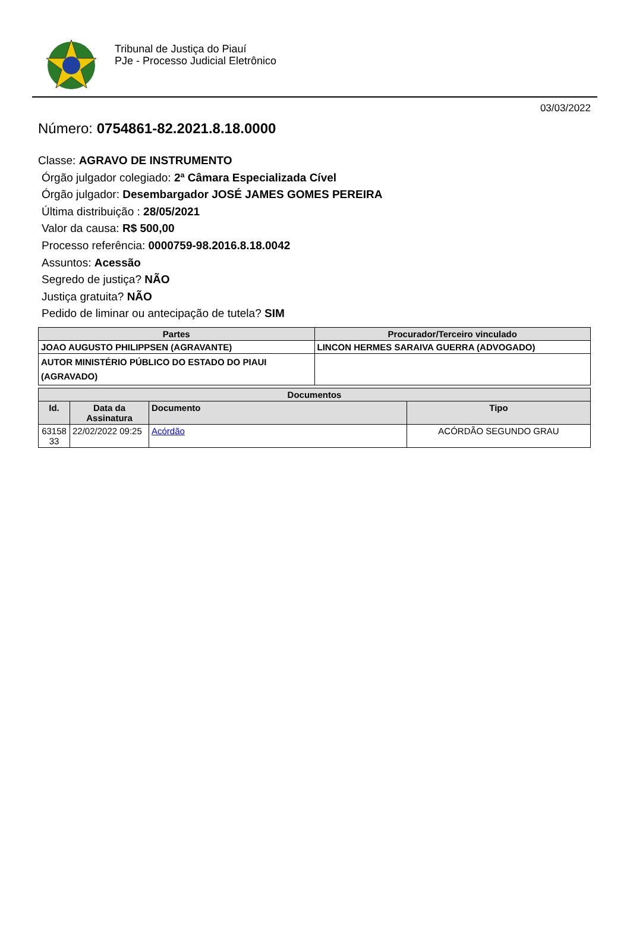Tribunal de Justiça do Piauí
PJe - Processo Judicial Eletrônico
03/03/2022
Número: 0754861-82.2021.8.18.0000
Classe: AGRAVO DE INSTRUMENTO
Órgão julgador colegiado: 2ª Câmara Especializada Cível
Órgão julgador: Desembargador JOSÉ JAMES GOMES PEREIRA
Última distribuição : 28/05/2021
Valor da causa: R$ 500,00
Processo referência: 0000759-98.2016.8.18.0042
Assuntos: Acessão
Segredo de justiça? NÃO
Justiça gratuita? NÃO
Pedido de liminar ou antecipação de tutela? SIM
| Partes | Procurador/Terceiro vinculado |
| --- | --- |
| JOAO AUGUSTO PHILIPPSEN (AGRAVANTE) | LINCON HERMES SARAIVA GUERRA (ADVOGADO) |
| AUTOR MINISTÉRIO PÚBLICO DO ESTADO DO PIAUI (AGRAVADO) | |
| Documentos | | | |
| --- | --- | --- | --- |
| Id. | Data da Assinatura | Documento | Tipo |
| 63158 33 | 22/02/2022 09:25 | Acórdão | ACÓRDÃO SEGUNDO GRAU |